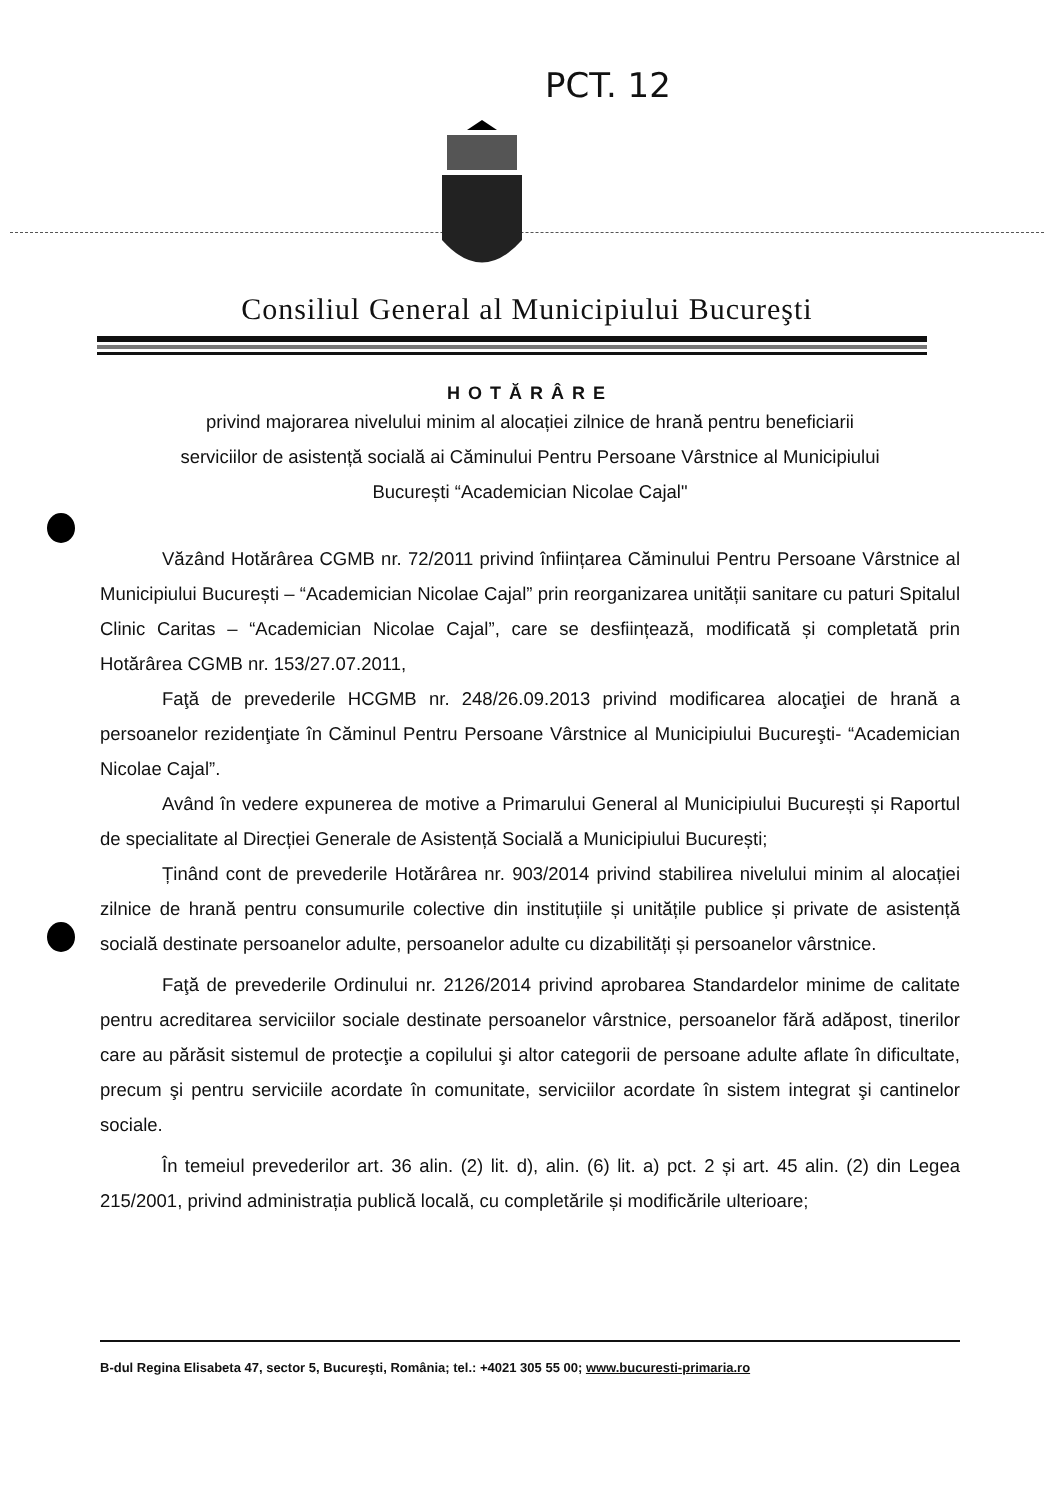PCT. 12
Consiliul General al Municipiului Bucureşti
HOTĂRÂRE
privind majorarea nivelului minim al alocației zilnice de hrană pentru beneficiarii
serviciilor de asistență socială ai Căminului Pentru Persoane Vârstnice al Municipiului
București “Academician Nicolae Cajal"
Văzând Hotărârea CGMB nr. 72/2011 privind înființarea Căminului Pentru Persoane Vârstnice al Municipiului București – “Academician Nicolae Cajal” prin reorganizarea unității sanitare cu paturi Spitalul Clinic Caritas – “Academician Nicolae Cajal”, care se desființează, modificată și completată prin Hotărârea CGMB nr. 153/27.07.2011,
Faţă de prevederile HCGMB nr. 248/26.09.2013 privind modificarea alocaţiei de hrană a persoanelor rezidenţiate în Căminul Pentru Persoane Vârstnice al Municipiului Bucureşti- “Academician Nicolae Cajal”.
Având în vedere expunerea de motive a Primarului General al Municipiului București și Raportul de specialitate al Direcției Generale de Asistență Socială a Municipiului București;
Ținând cont de prevederile Hotărârea nr. 903/2014 privind stabilirea nivelului minim al alocației zilnice de hrană pentru consumurile colective din instituțiile și unitățile publice și private de asistență socială destinate persoanelor adulte, persoanelor adulte cu dizabilități și persoanelor vârstnice.
Faţă de prevederile Ordinului nr. 2126/2014 privind aprobarea Standardelor minime de calitate pentru acreditarea serviciilor sociale destinate persoanelor vârstnice, persoanelor fără adăpost, tinerilor care au părăsit sistemul de protecţie a copilului şi altor categorii de persoane adulte aflate în dificultate, precum şi pentru serviciile acordate în comunitate, serviciilor acordate în sistem integrat şi cantinelor sociale.
În temeiul prevederilor art. 36 alin. (2) lit. d), alin. (6) lit. a) pct. 2 și art. 45 alin. (2) din Legea 215/2001, privind administrația publică locală, cu completările și modificările ulterioare;
B-dul Regina Elisabeta 47, sector 5, Bucureşti, România; tel.: +4021 305 55 00; www.bucuresti-primaria.ro